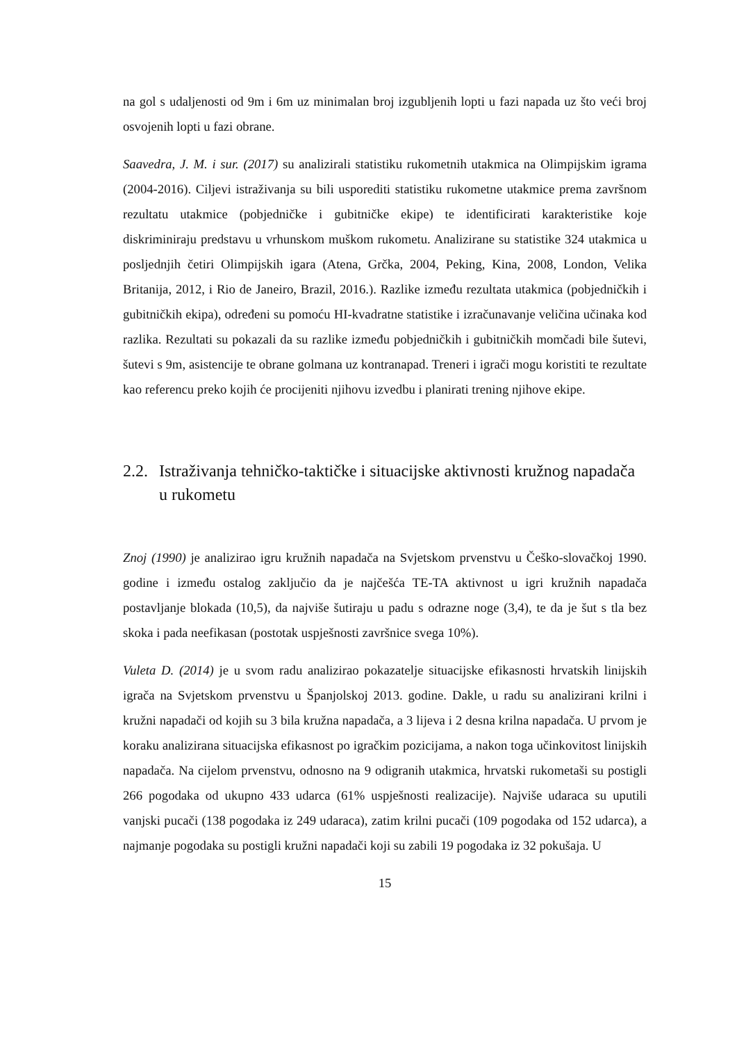na gol s udaljenosti od 9m i 6m uz minimalan broj izgubljenih lopti u fazi napada uz što veći broj osvojenih lopti u fazi obrane.
Saavedra, J. M. i sur. (2017) su analizirali statistiku rukometnih utakmica na Olimpijskim igrama (2004-2016). Ciljevi istraživanja su bili usporediti statistiku rukometne utakmice prema završnom rezultatu utakmice (pobjedničke i gubitničke ekipe) te identificirati karakteristike koje diskriminiraju predstavu u vrhunskom muškom rukometu. Analizirane su statistike 324 utakmica u posljednjih četiri Olimpijskih igara (Atena, Grčka, 2004, Peking, Kina, 2008, London, Velika Britanija, 2012, i Rio de Janeiro, Brazil, 2016.). Razlike između rezultata utakmica (pobjedničkih i gubitničkih ekipa), određeni su pomoću HI-kvadratne statistike i izračunavanje veličina učinaka kod razlika. Rezultati su pokazali da su razlike između pobjedničkih i gubitničkih momčadi bile šutevi, šutevi s 9m, asistencije te obrane golmana uz kontranapad. Treneri i igrači mogu koristiti te rezultate kao referencu preko kojih će procijeniti njihovu izvedbu i planirati trening njihove ekipe.
2.2. Istraživanja tehničko-taktičke i situacijske aktivnosti kružnog napadača u rukometu
Znoj (1990) je analizirao igru kružnih napadača na Svjetskom prvenstvu u Češko-slovačkoj 1990. godine i između ostalog zaključio da je najčešća TE-TA aktivnost u igri kružnih napadača postavljanje blokada (10,5), da najviše šutiraju u padu s odrazne noge (3,4), te da je šut s tla bez skoka i pada neefikasan (postotak uspješnosti završnice svega 10%).
Vuleta D. (2014) je u svom radu analizirao pokazatelje situacijske efikasnosti hrvatskih linijskih igrača na Svjetskom prvenstvu u Španjolskoj 2013. godine. Dakle, u radu su analizirani krilni i kružni napadači od kojih su 3 bila kružna napadača, a 3 lijeva i 2 desna krilna napadača. U prvom je koraku analizirana situacijska efikasnost po igračkim pozicijama, a nakon toga učinkovitost linijskih napadača. Na cijelom prvenstvu, odnosno na 9 odigranih utakmica, hrvatski rukometaši su postigli 266 pogodaka od ukupno 433 udarca (61% uspješnosti realizacije). Najviše udaraca su uputili vanjski pucači (138 pogodaka iz 249 udaraca), zatim krilni pucači (109 pogodaka od 152 udarca), a najmanje pogodaka su postigli kružni napadači koji su zabili 19 pogodaka iz 32 pokušaja. U
15